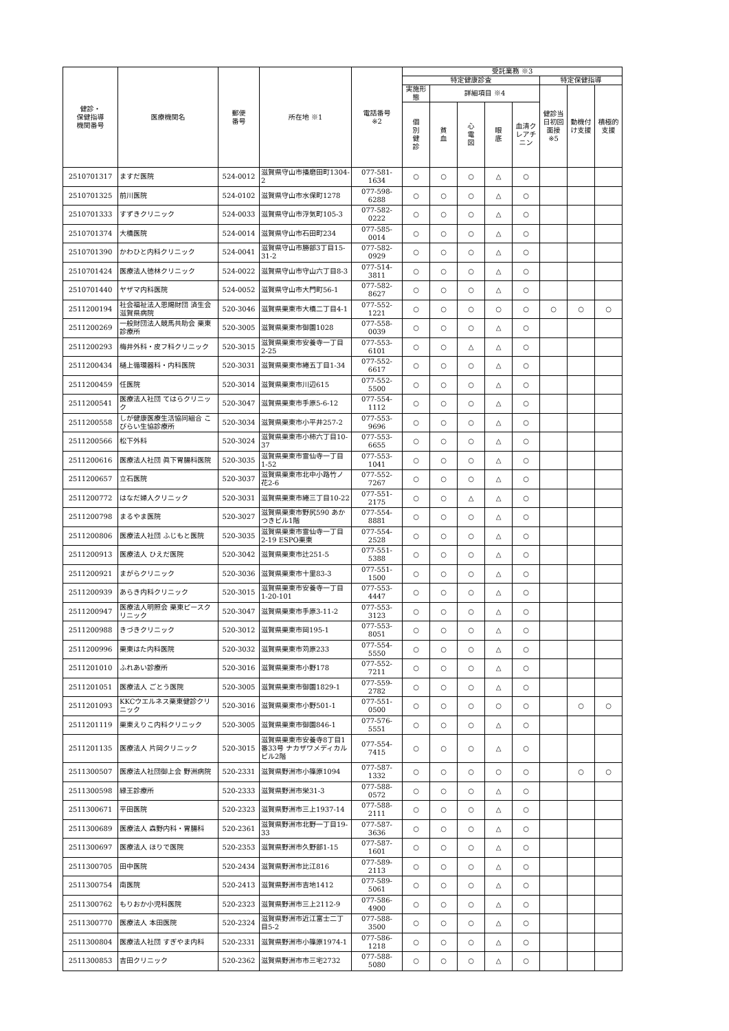| 健診・ 保健指導 機関番号 | 医療機関名 | 郵便 番号 | 所在地 ※1 | 電話番号 ※2 | 受託業務 ※3 | | | | | | | |
| --- | --- | --- | --- | --- | --- | --- | --- | --- | --- | --- | --- | --- |
| | | | | | 特定健康診査 | | | | | 特定保健指導 | | |
| | | | | | 実施形態 | 詳細項目 ※4 | | | | 健診当日初回面接 ※5 | 動機付け支援 | 積極的支援 |
| | | | | | 個 別 健 診 | 貧 血 | 心 電 図 | 眼 底 | 血清クレアチニン | | | |
| 2510701317 | ますだ医院 | 524-0012 | 滋賀県守山市播磨田町1304-2 | 077-581-1634 | ○ | ○ | ○ | △ | ○ | | | |
| 2510701325 | 前川医院 | 524-0102 | 滋賀県守山市水保町1278 | 077-598-6288 | ○ | ○ | ○ | △ | ○ | | | |
| 2510701333 | すずきクリニック | 524-0033 | 滋賀県守山市浮気町105-3 | 077-582-0222 | ○ | ○ | ○ | △ | ○ | | | |
| 2510701374 | 大橋医院 | 524-0014 | 滋賀県守山市石田町234 | 077-585-0014 | ○ | ○ | ○ | △ | ○ | | | |
| 2510701390 | かわひと内科クリニック | 524-0041 | 滋賀県守山市勝部3丁目15-31-2 | 077-582-0929 | ○ | ○ | ○ | △ | ○ | | | |
| 2510701424 | 医療法人徳林クリニック | 524-0022 | 滋賀県守山市守山六丁目8-3 | 077-514-3811 | ○ | ○ | ○ | △ | ○ | | | |
| 2510701440 | ヤザマ内科医院 | 524-0052 | 滋賀県守山市大門町56-1 | 077-582-8627 | ○ | ○ | ○ | △ | ○ | | | |
| 2511200194 | 社会福祉法人恩賜財団 済生会滋賀県病院 | 520-3046 | 滋賀県栗東市大橋二丁目4-1 | 077-552-1221 | ○ | ○ | ○ | ○ | ○ | ○ | ○ | ○ |
| 2511200269 | 一般財団法人競馬共助会 栗東診療所 | 520-3005 | 滋賀県栗東市御園1028 | 077-558-0039 | ○ | ○ | ○ | △ | ○ | | | |
| 2511200293 | 梅井外科・皮フ科クリニック | 520-3015 | 滋賀県栗東市安養寺一丁目2-25 | 077-553-6101 | ○ | ○ | △ | △ | ○ | | | |
| 2511200434 | 樋上循環器科・内科医院 | 520-3031 | 滋賀県栗東市綣五丁目1-34 | 077-552-6617 | ○ | ○ | ○ | △ | ○ | | | |
| 2511200459 | 任医院 | 520-3014 | 滋賀県栗東市川辺615 | 077-552-5500 | ○ | ○ | ○ | △ | ○ | | | |
| 2511200541 | 医療法人社団 てはらクリニック | 520-3047 | 滋賀県栗東市手原5-6-12 | 077-554-1112 | ○ | ○ | ○ | △ | ○ | | | |
| 2511200558 | しが健康医療生活協同組合 こびらい生協診療所 | 520-3034 | 滋賀県栗東市小平井257-2 | 077-553-9696 | ○ | ○ | ○ | △ | ○ | | | |
| 2511200566 | 松下外科 | 520-3024 | 滋賀県栗東市小柿六丁目10-37 | 077-553-6655 | ○ | ○ | ○ | △ | ○ | | | |
| 2511200616 | 医療法人社団 眞下胃腸科医院 | 520-3035 | 滋賀県栗東市霊仙寺一丁目1-52 | 077-553-1041 | ○ | ○ | ○ | △ | ○ | | | |
| 2511200657 | 立石医院 | 520-3037 | 滋賀県栗東市北中小路竹ノ花2-6 | 077-552-7267 | ○ | ○ | ○ | △ | ○ | | | |
| 2511200772 | はなだ婦人クリニック | 520-3031 | 滋賀県栗東市綣三丁目10-22 | 077-551-2175 | ○ | ○ | △ | △ | ○ | | | |
| 2511200798 | まるやま医院 | 520-3027 | 滋賀県栗東市野尻590 あかつきビル1階 | 077-554-8881 | ○ | ○ | ○ | △ | ○ | | | |
| 2511200806 | 医療法人社団 ふじもと医院 | 520-3035 | 滋賀県栗東市霊仙寺一丁目2-19 ESPO栗東 | 077-554-2528 | ○ | ○ | ○ | △ | ○ | | | |
| 2511200913 | 医療法人 ひえだ医院 | 520-3042 | 滋賀県栗東市辻251-5 | 077-551-5388 | ○ | ○ | ○ | △ | ○ | | | |
| 2511200921 | まがらクリニック | 520-3036 | 滋賀県栗東市十里83-3 | 077-551-1500 | ○ | ○ | ○ | △ | ○ | | | |
| 2511200939 | あらき内科クリニック | 520-3015 | 滋賀県栗東市安養寺一丁目1-20-101 | 077-553-4447 | ○ | ○ | ○ | △ | ○ | | | |
| 2511200947 | 医療法人明照会 栗東ピースクリニック | 520-3047 | 滋賀県栗東市手原3-11-2 | 077-553-3123 | ○ | ○ | ○ | △ | ○ | | | |
| 2511200988 | きづきクリニック | 520-3012 | 滋賀県栗東市岡195-1 | 077-553-8051 | ○ | ○ | ○ | △ | ○ | | | |
| 2511200996 | 栗東はた内科医院 | 520-3032 | 滋賀県栗東市苅原233 | 077-554-5550 | ○ | ○ | ○ | △ | ○ | | | |
| 2511201010 | ふれあい診療所 | 520-3016 | 滋賀県栗東市小野178 | 077-552-7211 | ○ | ○ | ○ | △ | ○ | | | |
| 2511201051 | 医療法人 ごとう医院 | 520-3005 | 滋賀県栗東市御園1829-1 | 077-559-2782 | ○ | ○ | ○ | △ | ○ | | | |
| 2511201093 | KKCウエルネス栗東健診クリニック | 520-3016 | 滋賀県栗東市小野501-1 | 077-551-0500 | ○ | ○ | ○ | ○ | ○ | | ○ | ○ |
| 2511201119 | 栗東えりこ内科クリニック | 520-3005 | 滋賀県栗東市御園846-1 | 077-576-5551 | ○ | ○ | ○ | △ | ○ | | | |
| 2511201135 | 医療法人 片岡クリニック | 520-3015 | 滋賀県栗東市安養寺8丁目1番33号 ナカザワメディカルビル2階 | 077-554-7415 | ○ | ○ | ○ | △ | ○ | | | |
| 2511300507 | 医療法人社団御上会 野洲病院 | 520-2331 | 滋賀県野洲市小篠原1094 | 077-587-1332 | ○ | ○ | ○ | ○ | ○ | | ○ | ○ |
| 2511300598 | 緑王診療所 | 520-2333 | 滋賀県野洲市栄31-3 | 077-588-0572 | ○ | ○ | ○ | △ | ○ | | | |
| 2511300671 | 平田医院 | 520-2323 | 滋賀県野洲市三上1937-14 | 077-588-2111 | ○ | ○ | ○ | △ | ○ | | | |
| 2511300689 | 医療法人 森野内科・胃腸科 | 520-2361 | 滋賀県野洲市北野一丁目19-33 | 077-587-3636 | ○ | ○ | ○ | △ | ○ | | | |
| 2511300697 | 医療法人 ほりで医院 | 520-2353 | 滋賀県野洲市久野部1-15 | 077-587-1601 | ○ | ○ | ○ | △ | ○ | | | |
| 2511300705 | 田中医院 | 520-2434 | 滋賀県野洲市比江816 | 077-589-2113 | ○ | ○ | ○ | △ | ○ | | | |
| 2511300754 | 南医院 | 520-2413 | 滋賀県野洲市吉地1412 | 077-589-5061 | ○ | ○ | ○ | △ | ○ | | | |
| 2511300762 | もりおか小児科医院 | 520-2323 | 滋賀県野洲市三上2112-9 | 077-586-4900 | ○ | ○ | ○ | △ | ○ | | | |
| 2511300770 | 医療法人 本田医院 | 520-2324 | 滋賀県野洲市近江富士二丁目5-2 | 077-588-3500 | ○ | ○ | ○ | △ | ○ | | | |
| 2511300804 | 医療法人社団 すぎやま内科 | 520-2331 | 滋賀県野洲市小篠原1974-1 | 077-586-1218 | ○ | ○ | ○ | △ | ○ | | | |
| 2511300853 | 吉田クリニック | 520-2362 | 滋賀県野洲市市三宅2732 | 077-588-5080 | ○ | ○ | ○ | △ | ○ | | | |